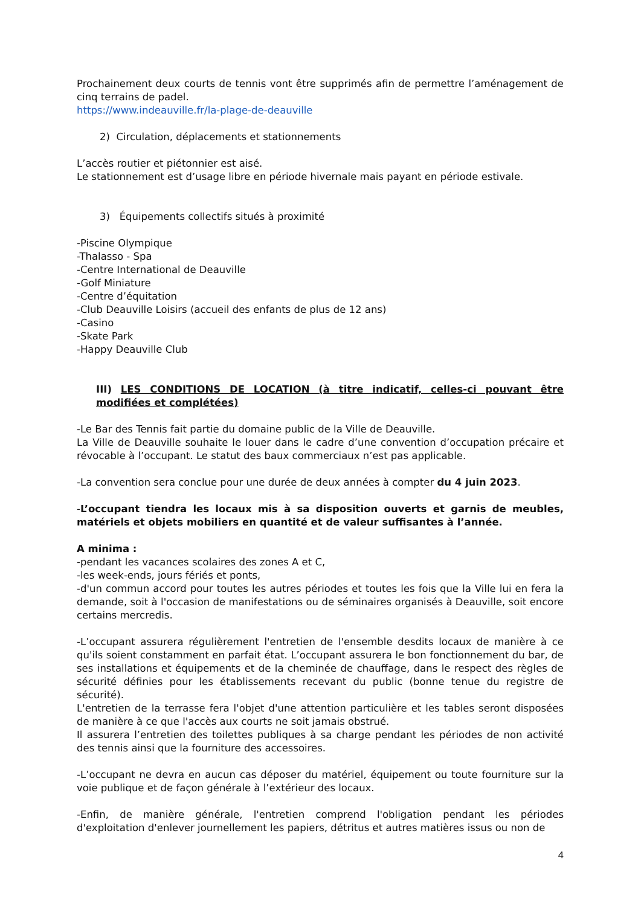Prochainement deux courts de tennis vont être supprimés afin de permettre l’aménagement de cinq terrains de padel.
https://www.indeauville.fr/la-plage-de-deauville
2) Circulation, déplacements et stationnements
L’accès routier et piétonnier est aisé.
Le stationnement est d’usage libre en période hivernale mais payant en période estivale.
3) Équipements collectifs situés à proximité
-Piscine Olympique
-Thalasso - Spa
-Centre International de Deauville
-Golf Miniature
-Centre d’équitation
-Club Deauville Loisirs (accueil des enfants de plus de 12 ans)
-Casino
-Skate Park
-Happy Deauville Club
III) LES CONDITIONS DE LOCATION (à titre indicatif, celles-ci pouvant être modifiées et complétées)
-Le Bar des Tennis fait partie du domaine public de la Ville de Deauville.
La Ville de Deauville souhaite le louer dans le cadre d’une convention d’occupation précaire et révocable à l’occupant. Le statut des baux commerciaux n’est pas applicable.
-La convention sera conclue pour une durée de deux années à compter du 4 juin 2023.
-L’occupant tiendra les locaux mis à sa disposition ouverts et garnis de meubles, matériels et objets mobiliers en quantité et de valeur suffisantes à l’année.
A minima :
-pendant les vacances scolaires des zones A et C,
-les week-ends, jours fériés et ponts,
-d'un commun accord pour toutes les autres périodes et toutes les fois que la Ville lui en fera la demande, soit à l'occasion de manifestations ou de séminaires organisés à Deauville, soit encore certains mercredis.
-L’occupant assurera régulièrement l'entretien de l'ensemble desdits locaux de manière à ce qu'ils soient constamment en parfait état. L’occupant assurera le bon fonctionnement du bar, de ses installations et équipements et de la cheminée de chauffage, dans le respect des règles de sécurité définies pour les établissements recevant du public (bonne tenue du registre de sécurité).
L'entretien de la terrasse fera l'objet d'une attention particulière et les tables seront disposées de manière à ce que l'accès aux courts ne soit jamais obstrué.
Il assurera l’entretien des toilettes publiques à sa charge pendant les périodes de non activité des tennis ainsi que la fourniture des accessoires.
-L’occupant ne devra en aucun cas déposer du matériel, équipement ou toute fourniture sur la voie publique et de façon générale à l’extérieur des locaux.
-Enfin, de manière générale, l'entretien comprend l'obligation pendant les périodes d'exploitation d'enlever journellement les papiers, détritus et autres matières issus ou non de
4